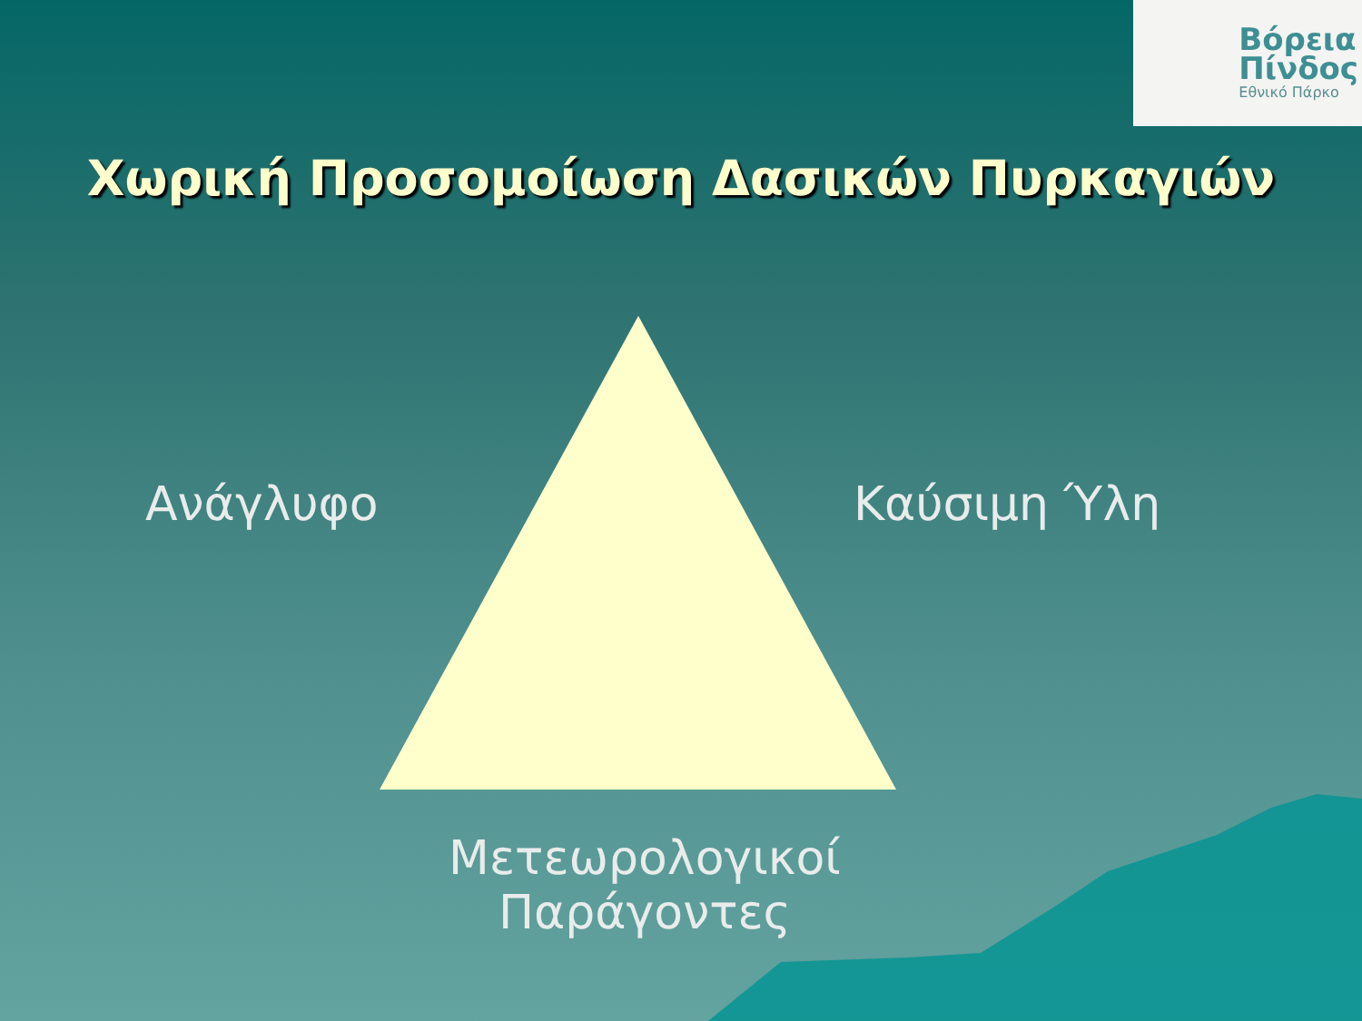Βόρεια
Πίνδος
Εθνικό Πάρκο
Χωρική Προσομοίωση Δασικών Πυρκαγιών
Ανάγλυφο Καύσιμη Ύλη
Μετεωρολογικοί
Παράγοντες